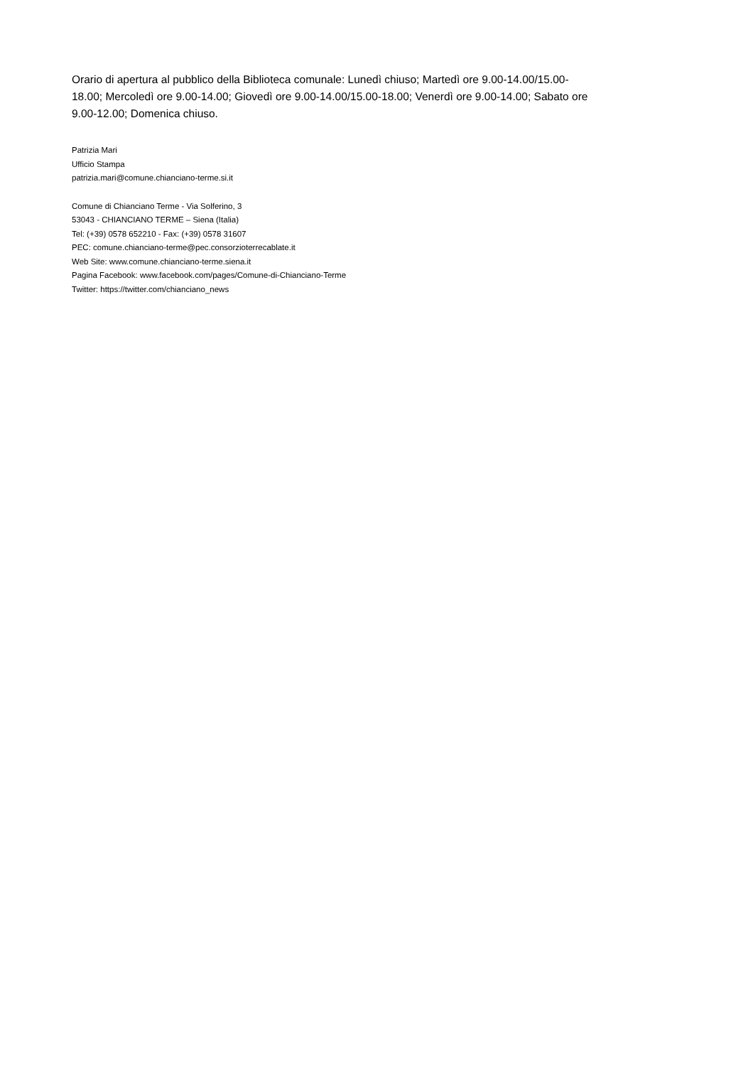Orario di apertura al pubblico della Biblioteca comunale: Lunedì chiuso; Martedì ore 9.00-14.00/15.00-
18.00; Mercoledì ore 9.00-14.00; Giovedì ore 9.00-14.00/15.00-18.00; Venerdì ore 9.00-14.00; Sabato ore
9.00-12.00; Domenica chiuso.
Patrizia Mari
Ufficio Stampa
patrizia.mari@comune.chianciano-terme.si.it
Comune di Chianciano Terme - Via Solferino, 3
53043 - CHIANCIANO TERME – Siena (Italia)
Tel: (+39) 0578 652210 - Fax: (+39) 0578 31607
PEC: comune.chianciano-terme@pec.consorzioterrecablate.it
Web Site: www.comune.chianciano-terme.siena.it
Pagina Facebook: www.facebook.com/pages/Comune-di-Chianciano-Terme
Twitter: https://twitter.com/chianciano_news